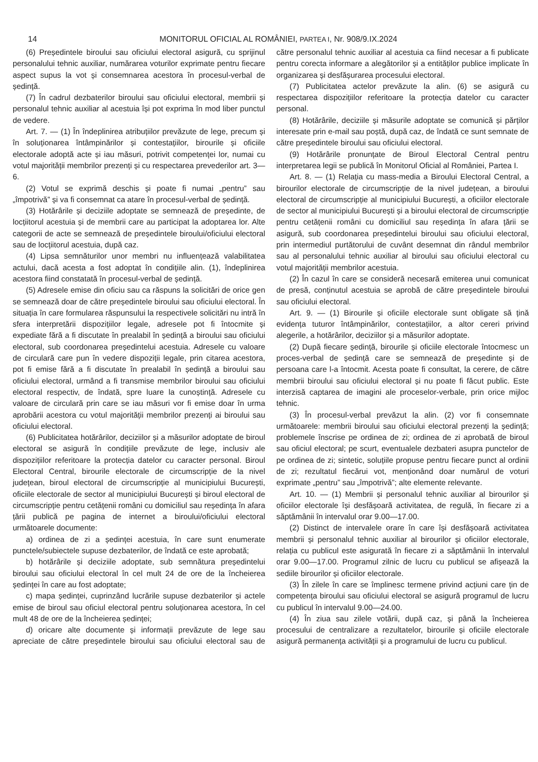14 MONITORUL OFICIAL AL ROMÂNIEI, PARTEA I, Nr. 908/9.IX.2024
(6) Președintele biroului sau oficiului electoral asigură, cu sprijinul personalului tehnic auxiliar, numărarea voturilor exprimate pentru fiecare aspect supus la vot și consemnarea acestora în procesul-verbal de ședință.
(7) În cadrul dezbaterilor biroului sau oficiului electoral, membrii și personalul tehnic auxiliar al acestuia își pot exprima în mod liber punctul de vedere.
Art. 7. — (1) În îndeplinirea atribuțiilor prevăzute de lege, precum și în soluționarea întâmpinărilor și contestațiilor, birourile și oficiile electorale adoptă acte și iau măsuri, potrivit competenței lor, numai cu votul majorității membrilor prezenți și cu respectarea prevederilor art. 3—6.
(2) Votul se exprimă deschis și poate fi numai „pentru” sau „împotrivă” și va fi consemnat ca atare în procesul-verbal de ședință.
(3) Hotărârile și deciziile adoptate se semnează de președinte, de locțiitorul acestuia și de membrii care au participat la adoptarea lor. Alte categorii de acte se semnează de președintele biroului/oficiului electoral sau de locțiitorul acestuia, după caz.
(4) Lipsa semnăturilor unor membri nu influențează valabilitatea actului, dacă acesta a fost adoptat în condițiile alin. (1), îndeplinirea acestora fiind constatată în procesul-verbal de ședință.
(5) Adresele emise din oficiu sau ca răspuns la solicitări de orice gen se semnează doar de către președintele biroului sau oficiului electoral. În situația în care formularea răspunsului la respectivele solicitări nu intră în sfera interpretării dispozițiilor legale, adresele pot fi întocmite și expediate fără a fi discutate în prealabil în ședință a biroului sau oficiului electoral, sub coordonarea președintelui acestuia. Adresele cu valoare de circulară care pun în vedere dispoziții legale, prin citarea acestora, pot fi emise fără a fi discutate în prealabil în ședință a biroului sau oficiului electoral, urmând a fi transmise membrilor biroului sau oficiului electoral respectiv, de îndată, spre luare la cunoștință. Adresele cu valoare de circulară prin care se iau măsuri vor fi emise doar în urma aprobării acestora cu votul majorității membrilor prezenți ai biroului sau oficiului electoral.
(6) Publicitatea hotărârilor, deciziilor și a măsurilor adoptate de biroul electoral se asigură în condițiile prevăzute de lege, inclusiv ale dispozițiilor referitoare la protecția datelor cu caracter personal. Biroul Electoral Central, birourile electorale de circumscripție de la nivel județean, biroul electoral de circumscripție al municipiului București, oficiile electorale de sector al municipiului București și biroul electoral de circumscripție pentru cetățenii români cu domiciliul sau reședința în afara țării publică pe pagina de internet a biroului/oficiului electoral următoarele documente:
a) ordinea de zi a ședinței acestuia, în care sunt enumerate punctele/subiectele supuse dezbaterilor, de îndată ce este aprobată;
b) hotărârile și deciziile adoptate, sub semnătura președintelui biroului sau oficiului electoral în cel mult 24 de ore de la încheierea ședinței în care au fost adoptate;
c) mapa ședinței, cuprinzând lucrările supuse dezbaterilor și actele emise de biroul sau oficiul electoral pentru soluționarea acestora, în cel mult 48 de ore de la încheierea ședinței;
d) oricare alte documente și informații prevăzute de lege sau apreciate de către președintele biroului sau oficiului electoral sau de către personalul tehnic auxiliar al acestuia ca fiind necesar a fi publicate pentru corecta informare a alegătorilor și a entităților publice implicate în organizarea și desfășurarea procesului electoral.
(7) Publicitatea actelor prevăzute la alin. (6) se asigură cu respectarea dispozițiilor referitoare la protecția datelor cu caracter personal.
(8) Hotărârile, deciziile și măsurile adoptate se comunică și părților interesate prin e-mail sau poștă, după caz, de îndată ce sunt semnate de către președintele biroului sau oficiului electoral.
(9) Hotărârile pronunțate de Biroul Electoral Central pentru interpretarea legii se publică în Monitorul Oficial al României, Partea I.
Art. 8. — (1) Relația cu mass-media a Biroului Electoral Central, a birourilor electorale de circumscripție de la nivel județean, a biroului electoral de circumscripție al municipiului București, a oficiilor electorale de sector al municipiului București și a biroului electoral de circumscripție pentru cetățenii români cu domiciliul sau reședința în afara țării se asigură, sub coordonarea președintelui biroului sau oficiului electoral, prin intermediul purtătorului de cuvânt desemnat din rândul membrilor sau al personalului tehnic auxiliar al biroului sau oficiului electoral cu votul majorității membrilor acestuia.
(2) În cazul în care se consideră necesară emiterea unui comunicat de presă, conținutul acestuia se aprobă de către președintele biroului sau oficiului electoral.
Art. 9. — (1) Birourile și oficiile electorale sunt obligate să țină evidența tuturor întâmpinărilor, contestațiilor, a altor cereri privind alegerile, a hotărârilor, deciziilor și a măsurilor adoptate.
(2) După fiecare ședință, birourile și oficiile electorale întocmesc un proces-verbal de ședință care se semnează de președinte și de persoana care l-a întocmit. Acesta poate fi consultat, la cerere, de către membrii biroului sau oficiului electoral și nu poate fi făcut public. Este interzisă captarea de imagini ale proceselor-verbale, prin orice mijloc tehnic.
(3) În procesul-verbal prevăzut la alin. (2) vor fi consemnate următoarele: membrii biroului sau oficiului electoral prezenți la ședință; problemele înscrise pe ordinea de zi; ordinea de zi aprobată de biroul sau oficiul electoral; pe scurt, eventualele dezbateri asupra punctelor de pe ordinea de zi; sintetic, soluțiile propuse pentru fiecare punct al ordinii de zi; rezultatul fiecărui vot, menționând doar numărul de voturi exprimate „pentru” sau „împotrivă”; alte elemente relevante.
Art. 10. — (1) Membrii și personalul tehnic auxiliar al birourilor și oficiilor electorale își desfășoară activitatea, de regulă, în fiecare zi a săptămânii în intervalul orar 9.00—17.00.
(2) Distinct de intervalele orare în care își desfășoară activitatea membrii și personalul tehnic auxiliar al birourilor și oficiilor electorale, relația cu publicul este asigurată în fiecare zi a săptămânii în intervalul orar 9.00—17.00. Programul zilnic de lucru cu publicul se afișează la sediile birourilor și oficiilor electorale.
(3) În zilele în care se împlinesc termene privind acțiuni care țin de competența biroului sau oficiului electoral se asigură programul de lucru cu publicul în intervalul 9.00—24.00.
(4) În ziua sau zilele votării, după caz, și până la încheierea procesului de centralizare a rezultatelor, birourile și oficiile electorale asigură permanența activității și a programului de lucru cu publicul.